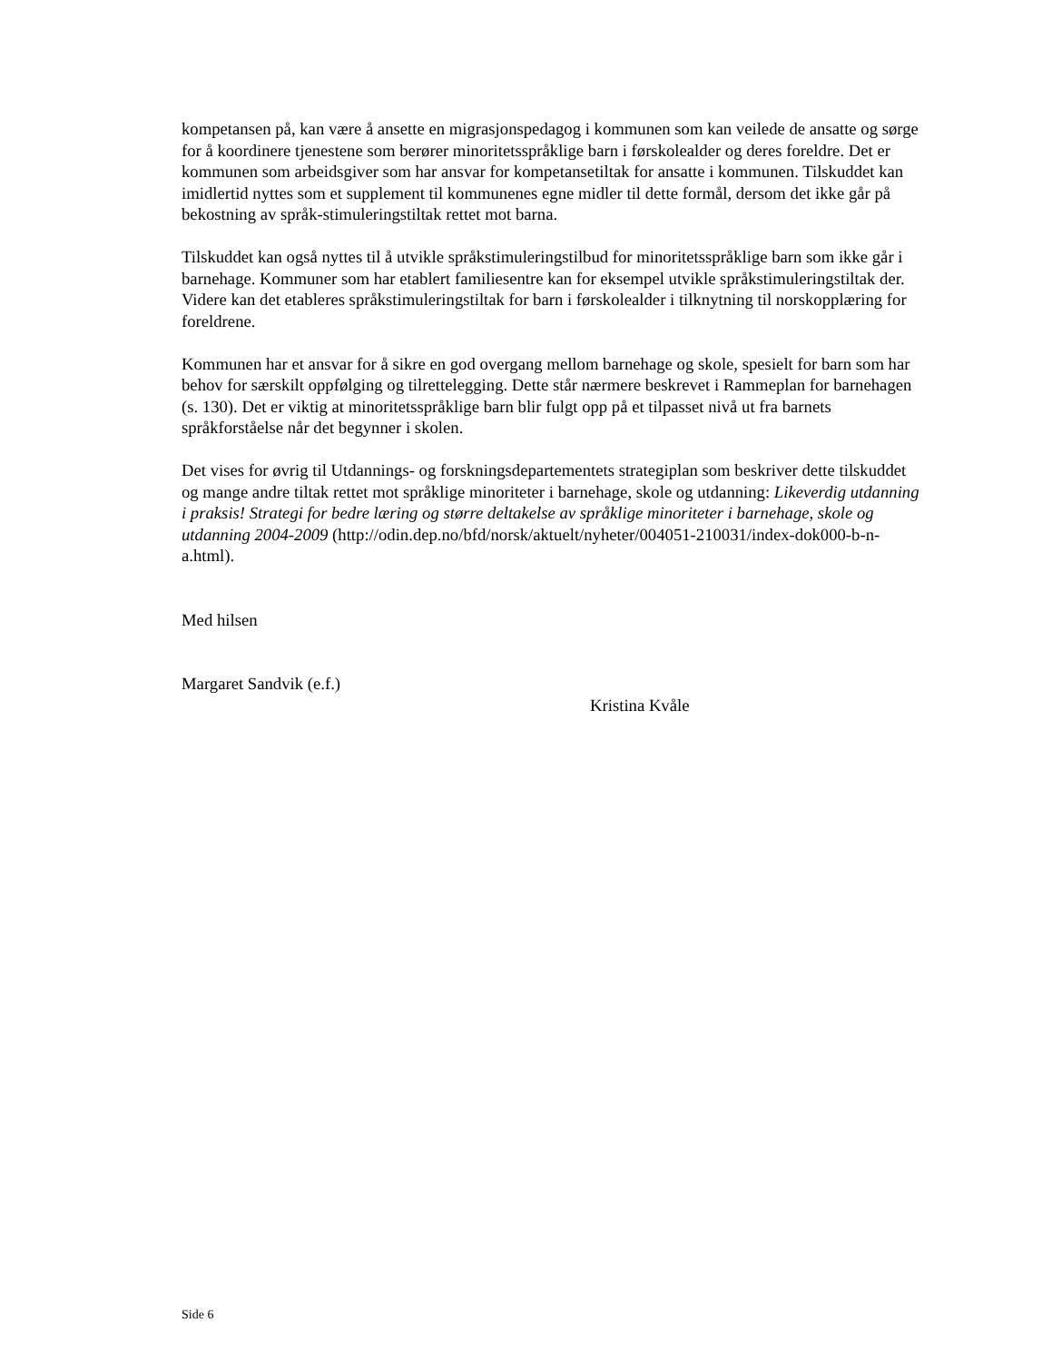kompetansen på, kan være å ansette en migrasjonspedagog i kommunen som kan veilede de ansatte og sørge for å koordinere tjenestene som berører minoritetsspråklige barn i førskolealder og deres foreldre. Det er kommunen som arbeidsgiver som har ansvar for kompetansetiltak for ansatte i kommunen. Tilskuddet kan imidlertid nyttes som et supplement til kommunenes egne midler til dette formål, dersom det ikke går på bekostning av språk-stimuleringstiltak rettet mot barna.
Tilskuddet kan også nyttes til å utvikle språkstimuleringstilbud for minoritetsspråklige barn som ikke går i barnehage. Kommuner som har etablert familiesentre kan for eksempel utvikle språkstimuleringstiltak der. Videre kan det etableres språkstimuleringstiltak for barn i førskolealder i tilknytning til norskopplæring for foreldrene.
Kommunen har et ansvar for å sikre en god overgang mellom barnehage og skole, spesielt for barn som har behov for særskilt oppfølging og tilrettelegging. Dette står nærmere beskrevet i Rammeplan for barnehagen (s. 130). Det er viktig at minoritetsspråklige barn blir fulgt opp på et tilpasset nivå ut fra barnets språkforståelse når det begynner i skolen.
Det vises for øvrig til Utdannings- og forskningsdepartementets strategiplan som beskriver dette tilskuddet og mange andre tiltak rettet mot språklige minoriteter i barnehage, skole og utdanning: Likeverdig utdanning i praksis! Strategi for bedre læring og større deltakelse av språklige minoriteter i barnehage, skole og utdanning 2004-2009 (http://odin.dep.no/bfd/norsk/aktuelt/nyheter/004051-210031/index-dok000-b-n-a.html).
Med hilsen
Margaret Sandvik (e.f.)
Kristina Kvåle
Side 6